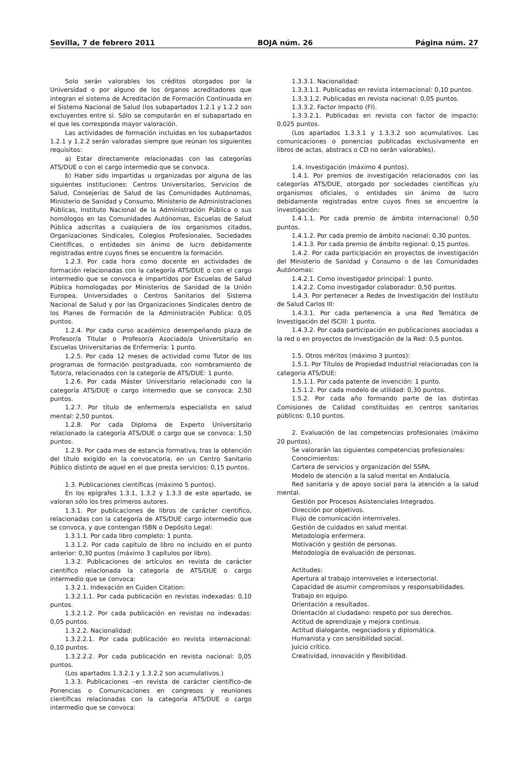Sevilla, 7 de febrero 2011 BOJA núm. 26 Página núm. 27
Solo serán valorables los créditos otorgados por la Universidad o por alguno de los órganos acreditadores que integran el sistema de Acreditación de Formación Continuada en el Sistema Nacional de Salud (los subapartados 1.2.1 y 1.2.2 son excluyentes entre sí. Sólo se computarán en el subapartado en el que les corresponda mayor valoración.
Las actividades de formación incluidas en los subapartados 1.2.1 y 1.2.2 serán valoradas siempre que reúnan los siguientes requisitos:
a) Estar directamente relacionadas con las categorías ATS/DUE o con el cargo intermedio que se convoca.
b) Haber sido impartidas u organizadas por alguna de las siguientes instituciones: Centros Universitarios, Servicios de Salud, Consejerías de Salud de las Comunidades Autónomas, Ministerio de Sanidad y Consumo, Ministerio de Administraciones Públicas, Instituto Nacional de la Administración Pública o sus homólogos en las Comunidades Autónomas, Escuelas de Salud Pública adscritas a cualquiera de los organismos citados, Organizaciones Sindicales, Colegios Profesionales, Sociedades Científicas, o entidades sin ánimo de lucro debidamente registradas entre cuyos fines se encuentre la formación.
1.2.3. Por cada hora como docente en actividades de formación relacionadas con la categoría ATS/DUE o con el cargo intermedio que se convoca e impartidos por Escuelas de Salud Pública homologadas por Ministerios de Sanidad de la Unión Europea, Universidades o Centros Sanitarios del Sistema Nacional de Salud y por las Organizaciones Sindicales dentro de los Planes de Formación de la Administración Publica: 0,05 puntos.
1.2.4. Por cada curso académico desempeñando plaza de Profesor/a Titular o Profesor/a Asociado/a Universitario en Escuelas Universitarias de Enfermería: 1 punto.
1.2.5. Por cada 12 meses de actividad como Tutor de los programas de formación postgraduada, con nombramiento de Tutor/a, relacionados con la categoría de ATS/DUE: 1 punto.
1.2.6. Por cada Máster Universitario relacionado con la categoría ATS/DUE o cargo intermedio que se convoca: 2,50 puntos.
1.2.7. Por título de enfermero/a especialista en salud mental: 2,50 puntos.
1.2.8. Por cada Diploma de Experto Universitario relacionado la categoría ATS/DUE o cargo que se convoca: 1,50 puntos.
1.2.9. Por cada mes de estancia formativa, tras la obtención del título exigido en la convocatoria, en un Centro Sanitario Público distinto de aquel en el que presta servicios: 0,15 puntos.
1.3. Publicaciones científicas (máximo 5 puntos).
En los epígrafes 1.3.1, 1.3.2 y 1.3.3 de este apartado, se valoran sólo los tres primeros autores.
1.3.1. Por publicaciones de libros de carácter científico, relacionadas con la categoría de ATS/DUE cargo intermedio que se convoca, y que contengan ISBN o Depósito Legal:
1.3.1.1. Por cada libro completo: 1 punto.
1.3.1.2. Por cada capítulo de libro no incluido en el punto anterior: 0,30 puntos (máximo 3 capítulos por libro).
1.3.2. Publicaciones de artículos en revista de carácter científico relacionada la categoría de ATS/DUE o cargo intermedio que se convoca:
1.3.2.1. Indexación en Cuiden Citation:
1.3.2.1.1. Por cada publicación en revistas indexadas: 0,10 puntos.
1.3.2.1.2. Por cada publicación en revistas no indexadas: 0,05 puntos.
1.3.2.2. Nacionalidad:
1.3.2.2.1. Por cada publicación en revista internacional: 0,10 puntos.
1.3.2.2.2. Por cada publicación en revista nacional: 0,05 puntos.
(Los apartados 1.3.2.1 y 1.3.2.2 son acumulativos.)
1.3.3. Publicaciones –en revista de carácter científico–de Ponencias o Comunicaciones en congresos y reuniones científicas relacionadas con la categoría ATS/DUE o cargo intermedio que se convoca:
1.3.3.1. Nacionalidad:
1.3.3.1.1. Publicadas en revista internacional: 0,10 puntos.
1.3.3.1.2. Publicadas en revista nacional: 0,05 puntos.
1.3.3.2. Factor Impacto (FI).
1.3.3.2.1. Publicadas en revista con factor de impacto: 0,025 puntos.
(Los apartados 1.3.3.1 y 1.3.3.2 son acumulativos. Las comunicaciones o ponencias publicadas exclusivamente en libros de actas, abstracs o CD no serán valorables).
1.4. Investigación (máximo 4 puntos).
1.4.1. Por premios de investigación relacionados con las categorías ATS/DUE, otorgado por sociedades científicas y/u organismos oficiales, o entidades sin ánimo de lucro debidamente registradas entre cuyos fines se encuentre la investigación:
1.4.1.1. Por cada premio de ámbito internacional: 0,50 puntos.
1.4.1.2. Por cada premio de ámbito nacional: 0,30 puntos.
1.4.1.3. Por cada premio de ámbito regional: 0,15 puntos.
1.4.2. Por cada participación en proyectos de investigación del Ministerio de Sanidad y Consumo o de las Comunidades Autónomas:
1.4.2.1. Como investigador principal: 1 punto.
1.4.2.2. Como investigador colaborador: 0,50 puntos.
1.4.3. Por pertenecer a Redes de Investigación del Instituto de Salud Carlos III:
1.4.3.1. Por cada pertenencia a una Red Temática de Investigación del ISCIII: 1 punto.
1.4.3.2. Por cada participación en publicaciones asociadas a la red o en proyectos de investigación de la Red: 0,5 puntos.
1.5. Otros méritos (máximo 3 puntos):
1.5.1. Por Títulos de Propiedad Industrial relacionadas con la categoría ATS/DUE:
1.5.1.1. Por cada patente de invención: 1 punto.
1.5.1.2. Por cada modelo de utilidad: 0,30 puntos.
1.5.2. Por cada año formando parte de las distintas Comisiones de Calidad constituidas en centros sanitarios públicos: 0,10 puntos.
2. Evaluación de las competencias profesionales (máximo 20 puntos).
Se valorarán las siguientes competencias profesionales:
Conocimientos:
Cartera de servicios y organización del SSPA.
Modelo de atención a la salud mental en Andalucía.
Red sanitaria y de apoyo social para la atención a la salud mental.
Gestión por Procesos Asistenciales Integrados.
Dirección por objetivos.
Flujo de comunicación interniveles.
Gestión de cuidados en salud mental.
Metodología enfermera.
Motivación y gestión de personas.
Metodología de evaluación de personas.
Actitudes:
Apertura al trabajo interniveles e intersectorial.
Capacidad de asumir compromisos y responsabilidades.
Trabajo en equipo.
Orientación a resultados.
Orientación al ciudadano: respeto por sus derechos.
Actitud de aprendizaje y mejora continua.
Actitud dialogante, negociadora y diplomática.
Humanista y con sensibilidad social.
Juicio crítico.
Creatividad, innovación y flexibilidad.